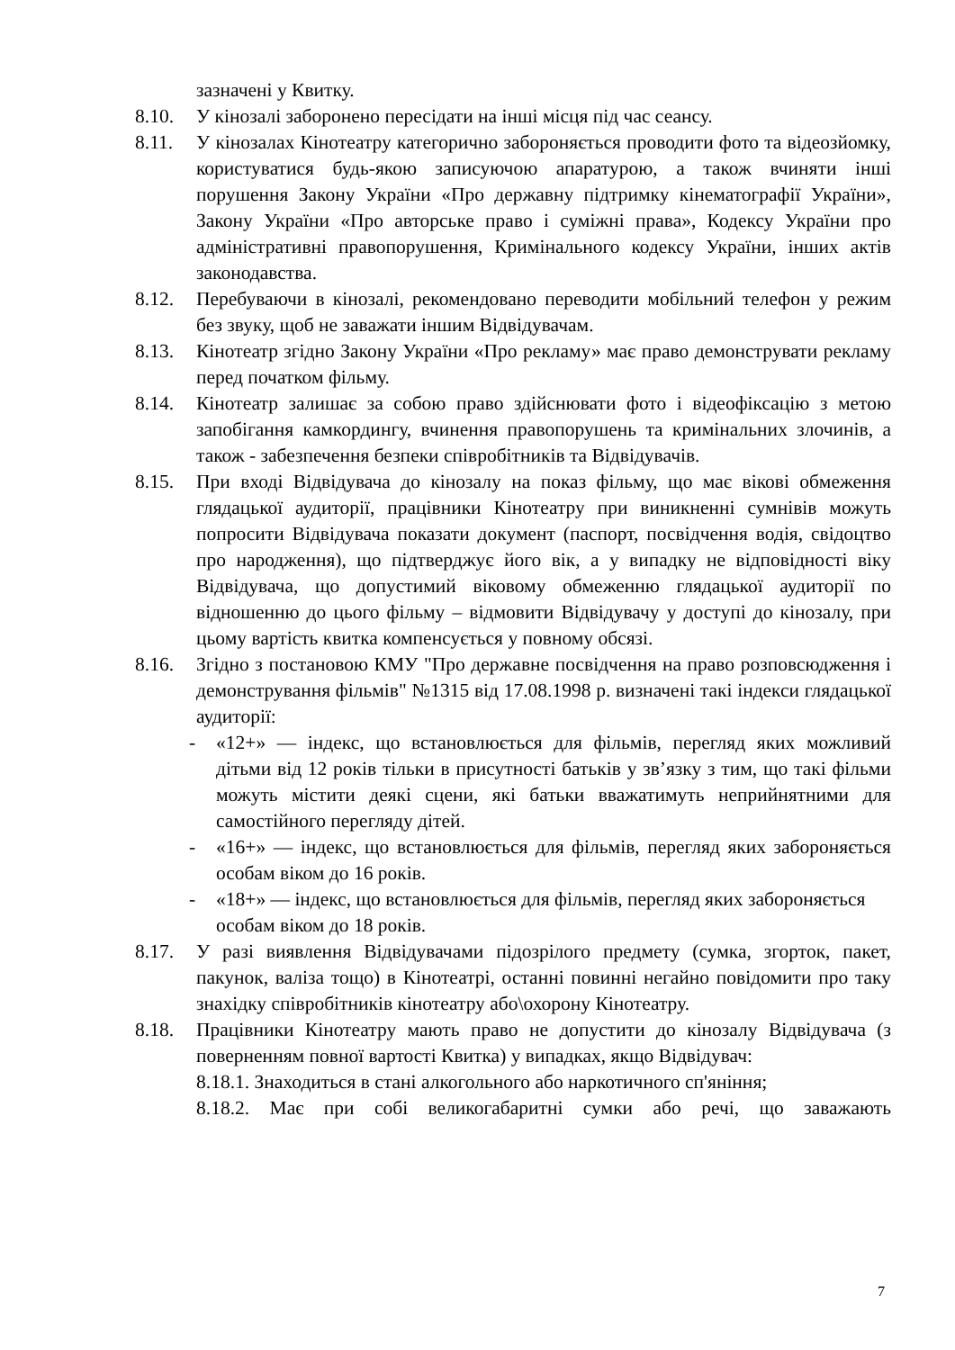зазначені у Квитку.
8.10. У кінозалі заборонено пересідати на інші місця під час сеансу.
8.11. У кінозалах Кінотеатру категорично забороняється проводити фото та відеозйомку, користуватися будь-якою записуючою апаратурою, а також вчиняти інші порушення Закону України «Про державну підтримку кінематографії України», Закону України «Про авторське право і суміжні права», Кодексу України про адміністративні правопорушення, Кримінального кодексу України, інших актів законодавства.
8.12. Перебуваючи в кінозалі, рекомендовано переводити мобільний телефон у режим без звуку, щоб не заважати іншим Відвідувачам.
8.13. Кінотеатр згідно Закону України «Про рекламу» має право демонструвати рекламу перед початком фільму.
8.14. Кінотеатр залишає за собою право здійснювати фото і відеофіксацію з метою запобігання камкордингу, вчинення правопорушень та кримінальних злочинів, а також - забезпечення безпеки співробітників та Відвідувачів.
8.15. При вході Відвідувача до кінозалу на показ фільму, що має вікові обмеження глядацької аудиторії, працівники Кінотеатру при виникненні сумнівів можуть попросити Відвідувача показати документ (паспорт, посвідчення водія, свідоцтво про народження), що підтверджує його вік, а у випадку не відповідності віку Відвідувача, що допустимий віковому обмеженню глядацької аудиторії по відношенню до цього фільму – відмовити Відвідувачу у доступі до кінозалу, при цьому вартість квитка компенсується у повному обсязі.
8.16. Згідно з постановою КМУ "Про державне посвідчення на право розповсюдження і демонстрування фільмів" №1315 від 17.08.1998 р. визначені такі індекси глядацької аудиторії:
- «12+» — індекс, що встановлюється для фільмів, перегляд яких можливий дітьми від 12 років тільки в присутності батьків у зв’язку з тим, що такі фільми можуть містити деякі сцени, які батьки вважатимуть неприйнятними для самостійного перегляду дітей.
- «16+» — індекс, що встановлюється для фільмів, перегляд яких забороняється особам віком до 16 років.
- «18+» — індекс, що встановлюється для фільмів, перегляд яких забороняється особам віком до 18 років.
8.17. У разі виявлення Відвідувачами підозрілого предмету (сумка, згорток, пакет, пакунок, валіза тощо) в Кінотеатрі, останні повинні негайно повідомити про таку знахідку співробітників кінотеатру або\охорону Кінотеатру.
8.18. Працівники Кінотеатру мають право не допустити до кінозалу Відвідувача (з поверненням повної вартості Квитка) у випадках, якщо Відвідувач:
8.18.1. Знаходиться в стані алкогольного або наркотичного сп'яніння;
8.18.2. Має при собі великогабаритні сумки або речі, що заважають
7